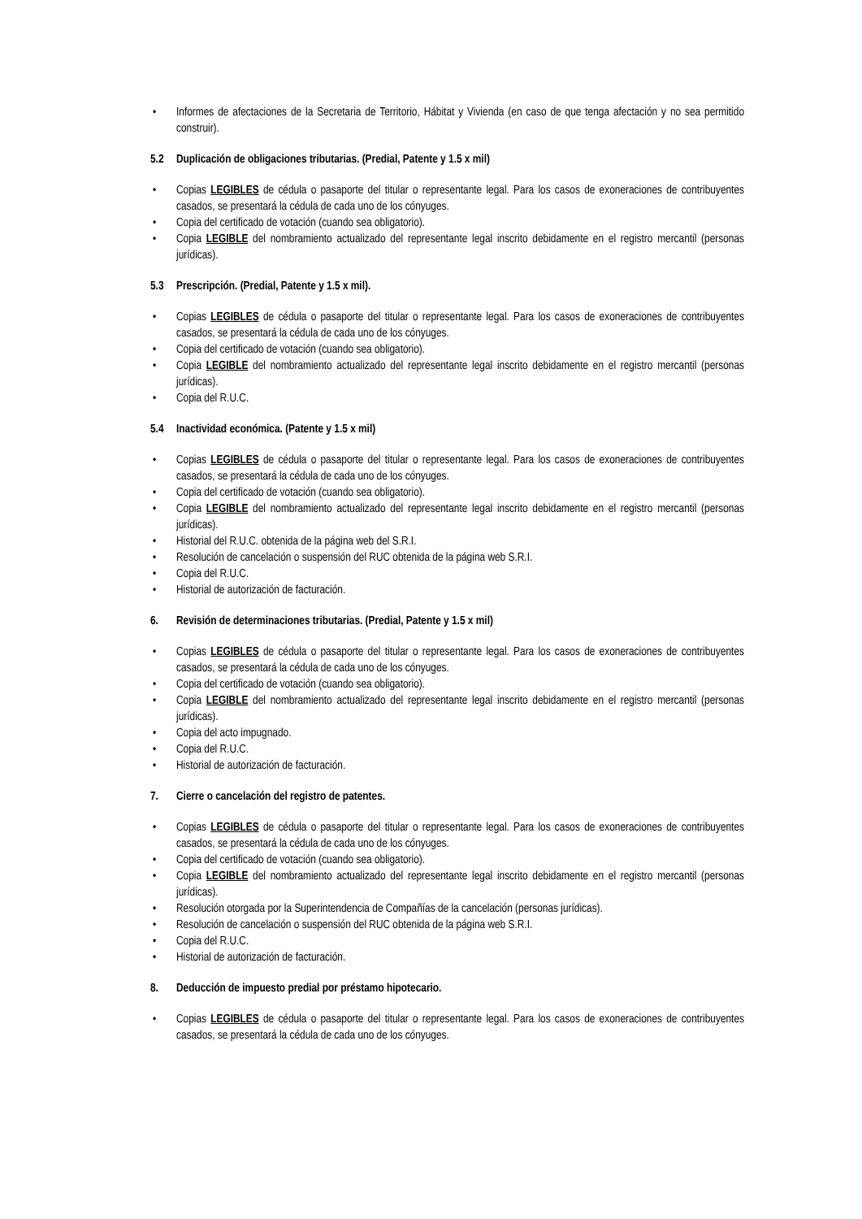• Informes de afectaciones de la Secretaria de Territorio, Hábitat y Vivienda (en caso de que tenga afectación y no sea permitido construir).
5.2 Duplicación de obligaciones tributarias. (Predial, Patente y 1.5 x mil)
• Copias LEGIBLES de cédula o pasaporte del titular o representante legal. Para los casos de exoneraciones de contribuyentes casados, se presentará la cédula de cada uno de los cónyuges.
• Copia del certificado de votación (cuando sea obligatorio).
• Copia LEGIBLE del nombramiento actualizado del representante legal inscrito debidamente en el registro mercantil (personas jurídicas).
5.3 Prescripción. (Predial, Patente y 1.5 x mil).
• Copias LEGIBLES de cédula o pasaporte del titular o representante legal. Para los casos de exoneraciones de contribuyentes casados, se presentará la cédula de cada uno de los cónyuges.
• Copia del certificado de votación (cuando sea obligatorio).
• Copia LEGIBLE del nombramiento actualizado del representante legal inscrito debidamente en el registro mercantil (personas jurídicas).
• Copia del R.U.C.
5.4 Inactividad económica. (Patente y 1.5 x mil)
• Copias LEGIBLES de cédula o pasaporte del titular o representante legal. Para los casos de exoneraciones de contribuyentes casados, se presentará la cédula de cada uno de los cónyuges.
• Copia del certificado de votación (cuando sea obligatorio).
• Copia LEGIBLE del nombramiento actualizado del representante legal inscrito debidamente en el registro mercantil (personas jurídicas).
• Historial del R.U.C. obtenida de la página web del S.R.I.
• Resolución de cancelación o suspensión del RUC obtenida de la página web S.R.I.
• Copia del R.U.C.
• Historial de autorización de facturación.
6. Revisión de determinaciones tributarias. (Predial, Patente y 1.5 x mil)
• Copias LEGIBLES de cédula o pasaporte del titular o representante legal. Para los casos de exoneraciones de contribuyentes casados, se presentará la cédula de cada uno de los cónyuges.
• Copia del certificado de votación (cuando sea obligatorio).
• Copia LEGIBLE del nombramiento actualizado del representante legal inscrito debidamente en el registro mercantil (personas jurídicas).
• Copia del acto impugnado.
• Copia del R.U.C.
• Historial de autorización de facturación.
7. Cierre o cancelación del registro de patentes.
• Copias LEGIBLES de cédula o pasaporte del titular o representante legal. Para los casos de exoneraciones de contribuyentes casados, se presentará la cédula de cada uno de los cónyuges.
• Copia del certificado de votación (cuando sea obligatorio).
• Copia LEGIBLE del nombramiento actualizado del representante legal inscrito debidamente en el registro mercantil (personas jurídicas).
• Resolución otorgada por la Superintendencia de Compañías de la cancelación (personas jurídicas).
• Resolución de cancelación o suspensión del RUC obtenida de la página web S.R.I.
• Copia del R.U.C.
• Historial de autorización de facturación.
8. Deducción de impuesto predial por préstamo hipotecario.
• Copias LEGIBLES de cédula o pasaporte del titular o representante legal. Para los casos de exoneraciones de contribuyentes casados, se presentará la cédula de cada uno de los cónyuges.